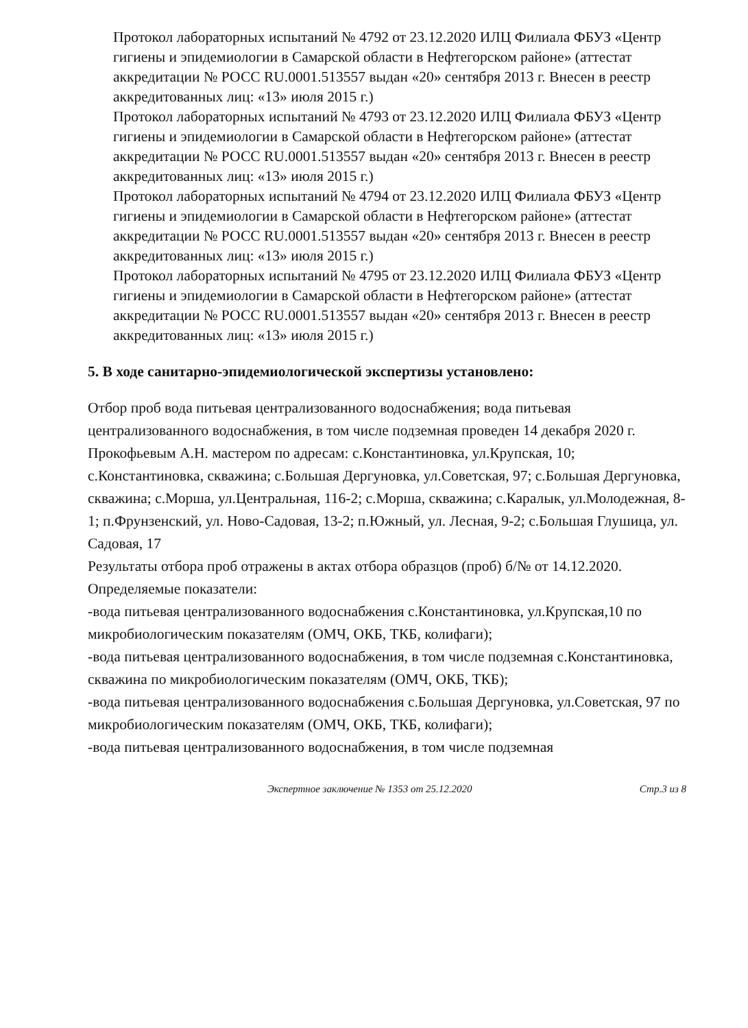Протокол лабораторных испытаний № 4792 от 23.12.2020 ИЛЦ Филиала ФБУЗ «Центр гигиены и эпидемиологии в Самарской области в Нефтегорском районе» (аттестат аккредитации № РОСС RU.0001.513557 выдан «20» сентября 2013 г. Внесен в реестр аккредитованных лиц: «13» июля 2015 г.)
Протокол лабораторных испытаний № 4793 от 23.12.2020 ИЛЦ Филиала ФБУЗ «Центр гигиены и эпидемиологии в Самарской области в Нефтегорском районе» (аттестат аккредитации № РОСС RU.0001.513557 выдан «20» сентября 2013 г. Внесен в реестр аккредитованных лиц: «13» июля 2015 г.)
Протокол лабораторных испытаний № 4794 от 23.12.2020 ИЛЦ Филиала ФБУЗ «Центр гигиены и эпидемиологии в Самарской области в Нефтегорском районе» (аттестат аккредитации № РОСС RU.0001.513557 выдан «20» сентября 2013 г. Внесен в реестр аккредитованных лиц: «13» июля 2015 г.)
Протокол лабораторных испытаний № 4795 от 23.12.2020 ИЛЦ Филиала ФБУЗ «Центр гигиены и эпидемиологии в Самарской области в Нефтегорском районе» (аттестат аккредитации № РОСС RU.0001.513557 выдан «20» сентября 2013 г. Внесен в реестр аккредитованных лиц: «13» июля 2015 г.)
5. В ходе санитарно-эпидемиологической экспертизы установлено:
Отбор проб вода питьевая централизованного водоснабжения; вода питьевая централизованного водоснабжения, в том числе подземная проведен 14 декабря 2020 г. Прокофьевым А.Н. мастером по адресам: с.Константиновка, ул.Крупская, 10; с.Константиновка, скважина; с.Большая Дергуновка, ул.Советская, 97; с.Большая Дергуновка, скважина; с.Морша, ул.Центральная, 116-2; с.Морша, скважина; с.Каралык, ул.Молодежная, 8-1; п.Фрунзенский, ул. Ново-Садовая, 13-2; п.Южный, ул. Лесная, 9-2; с.Большая Глушица, ул. Садовая, 17
Результаты отбора проб отражены в актах отбора образцов (проб) б/№ от 14.12.2020.
Определяемые показатели:
-вода питьевая централизованного водоснабжения с.Константиновка, ул.Крупская,10 по микробиологическим показателям (ОМЧ, ОКБ, ТКБ, колифаги);
-вода питьевая централизованного водоснабжения, в том числе подземная с.Константиновка, скважина по микробиологическим показателям (ОМЧ, ОКБ, ТКБ);
-вода питьевая централизованного водоснабжения с.Большая Дергуновка, ул.Советская, 97 по микробиологическим показателям (ОМЧ, ОКБ, ТКБ, колифаги);
-вода питьевая централизованного водоснабжения, в том числе подземная
Экспертное заключение № 1353 от 25.12.2020 Стр.3 из 8